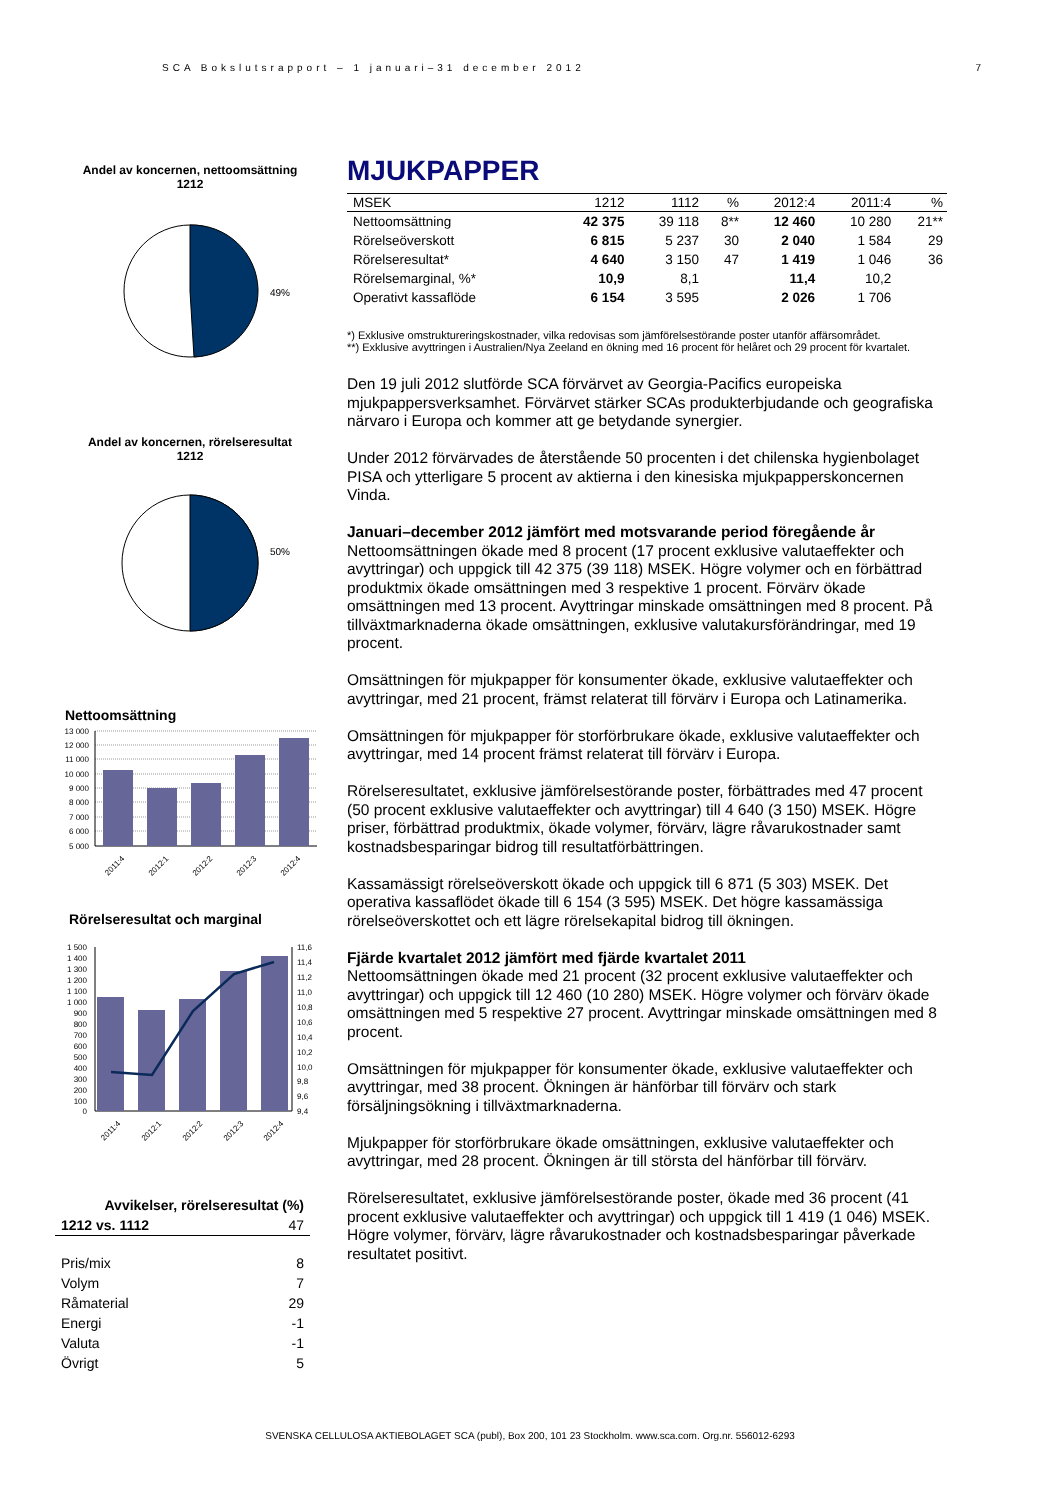SCA Bokslutsrapport – 1 januari–31 december 2012 7
Andel av koncernen, nettoomsättning
1212
49%
Andel av koncernen, rörelseresultat
1212
50%
Nettoomsättning
13 000
12 000
11 000
10 000
9 000
8 000
7 000
6 000
5 000
2011:4
2012:1
2012:2
2012:3
2012:4
Rörelseresultat och marginal
1 500
1 400
1 300
1 200
1 100
1 000
900
800
700
600
500
400
300
200
100
0
11,6
11,4
11,2
11,0
10,8
10,6
10,4
10,2
10,0
9,8
9,6
9,4
2011:4
2012:1
2012:2
2012:3
2012:4
| Avvikelser, rörelseresultat (%) | |
| 1212 vs. 1112 | 47 |
| Pris/mix | 8 |
| Volym | 7 |
| Råmaterial | 29 |
| Energi | -1 |
| Valuta | -1 |
| Övrigt | 5 |
MJUKPAPPER
| MSEK | 1212 | 1112 | % | 2012:4 | 2011:4 | % |
| --- | --- | --- | --- | --- | --- | --- |
| Nettoomsättning | 42 375 | 39 118 | 8** | 12 460 | 10 280 | 21** |
| Rörelseöverskott | 6 815 | 5 237 | 30 | 2 040 | 1 584 | 29 |
| Rörelseresultat* | 4 640 | 3 150 | 47 | 1 419 | 1 046 | 36 |
| Rörelsemarginal, %* | 10,9 | 8,1 | | 11,4 | 10,2 | |
| Operativt kassaflöde | 6 154 | 3 595 | | 2 026 | 1 706 | |
*) Exklusive omstruktureringskostnader, vilka redovisas som jämförelsestörande poster utanför affärsområdet.
**) Exklusive avyttringen i Australien/Nya Zeeland en ökning med 16 procent för helåret och 29 procent för kvartalet.
Den 19 juli 2012 slutförde SCA förvärvet av Georgia-Pacifics europeiska mjukpappersverksamhet. Förvärvet stärker SCAs produkterbjudande och geografiska närvaro i Europa och kommer att ge betydande synergier.
Under 2012 förvärvades de återstående 50 procenten i det chilenska hygienbolaget PISA och ytterligare 5 procent av aktierna i den kinesiska mjukpapperskoncernen Vinda.
Januari–december 2012 jämfört med motsvarande period föregående år
Nettoomsättningen ökade med 8 procent (17 procent exklusive valutaeffekter och avyttringar) och uppgick till 42 375 (39 118) MSEK. Högre volymer och en förbättrad produktmix ökade omsättningen med 3 respektive 1 procent. Förvärv ökade omsättningen med 13 procent. Avyttringar minskade omsättningen med 8 procent. På tillväxtmarknaderna ökade omsättningen, exklusive valutakursförändringar, med 19 procent.
Omsättningen för mjukpapper för konsumenter ökade, exklusive valutaeffekter och avyttringar, med 21 procent, främst relaterat till förvärv i Europa och Latinamerika.
Omsättningen för mjukpapper för storförbrukare ökade, exklusive valutaeffekter och avyttringar, med 14 procent främst relaterat till förvärv i Europa.
Rörelseresultatet, exklusive jämförelsestörande poster, förbättrades med 47 procent (50 procent exklusive valutaeffekter och avyttringar) till 4 640 (3 150) MSEK. Högre priser, förbättrad produktmix, ökade volymer, förvärv, lägre råvarukostnader samt kostnadsbesparingar bidrog till resultatförbättringen.
Kassamässigt rörelseöverskott ökade och uppgick till 6 871 (5 303) MSEK. Det operativa kassaflödet ökade till 6 154 (3 595) MSEK. Det högre kassamässiga rörelseöverskottet och ett lägre rörelsekapital bidrog till ökningen.
Fjärde kvartalet 2012 jämfört med fjärde kvartalet 2011
Nettoomsättningen ökade med 21 procent (32 procent exklusive valutaeffekter och avyttringar) och uppgick till 12 460 (10 280) MSEK. Högre volymer och förvärv ökade omsättningen med 5 respektive 27 procent. Avyttringar minskade omsättningen med 8 procent.
Omsättningen för mjukpapper för konsumenter ökade, exklusive valutaeffekter och avyttringar, med 38 procent. Ökningen är hänförbar till förvärv och stark försäljningsökning i tillväxtmarknaderna.
Mjukpapper för storförbrukare ökade omsättningen, exklusive valutaeffekter och avyttringar, med 28 procent. Ökningen är till största del hänförbar till förvärv.
Rörelseresultatet, exklusive jämförelsestörande poster, ökade med 36 procent (41 procent exklusive valutaeffekter och avyttringar) och uppgick till 1 419 (1 046) MSEK. Högre volymer, förvärv, lägre råvarukostnader och kostnadsbesparingar påverkade resultatet positivt.
SVENSKA CELLULOSA AKTIEBOLAGET SCA (publ), Box 200, 101 23 Stockholm. www.sca.com. Org.nr. 556012-6293